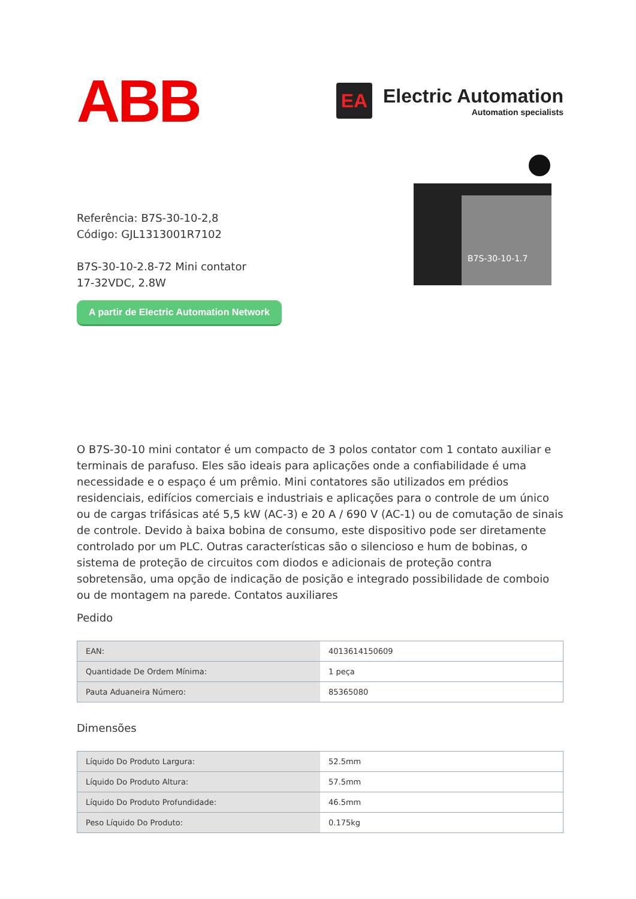ABB
EA
Electric Automation
Automation specialists
Referência: B7S-30-10-2,8
Código: GJL1313001R7102
B7S-30-10-2.8-72 Mini contator
17-32VDC, 2.8W
A partir de Electric Automation Network
B7S-30-10-1.7
O B7S-30-10 mini contator é um compacto de 3 polos contator com 1 contato auxiliar e terminais de parafuso. Eles são ideais para aplicações onde a confiabilidade é uma necessidade e o espaço é um prêmio. Mini contatores são utilizados em prédios residenciais, edifícios comerciais e industriais e aplicações para o controle de um único ou de cargas trifásicas até 5,5 kW (AC-3) e 20 A / 690 V (AC-1) ou de comutação de sinais de controle. Devido à baixa bobina de consumo, este dispositivo pode ser diretamente controlado por um PLC. Outras características são o silencioso e hum de bobinas, o sistema de proteção de circuitos com diodos e adicionais de proteção contra sobretensão, uma opção de indicação de posição e integrado possibilidade de comboio ou de montagem na parede. Contatos auxiliares
Pedido
| EAN: | 4013614150609 |
| Quantidade De Ordem Mínima: | 1 peça |
| Pauta Aduaneira Número: | 85365080 |
Dimensões
| Líquido Do Produto Largura: | 52.5mm |
| Líquido Do Produto Altura: | 57.5mm |
| Líquido Do Produto Profundidade: | 46.5mm |
| Peso Líquido Do Produto: | 0.175kg |